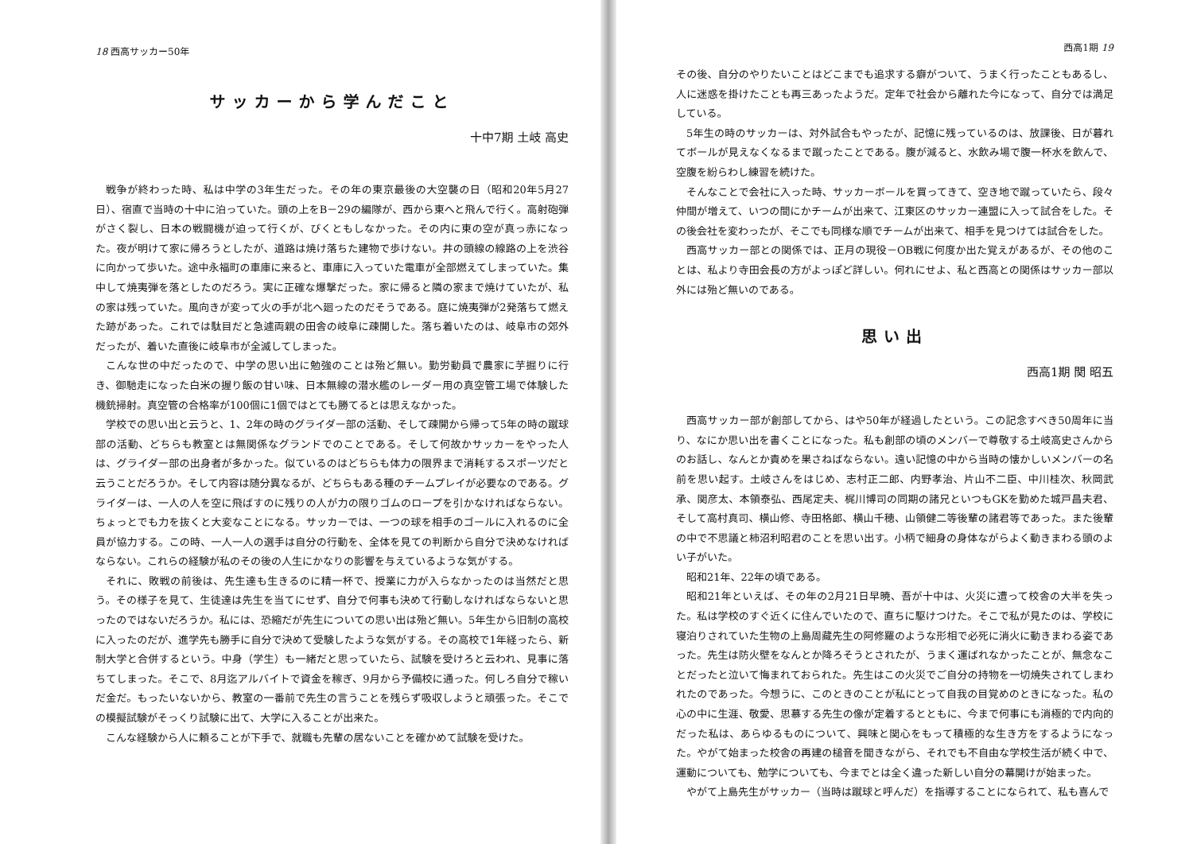18 西高サッカー50年
サッカーから学んだこと
十中7期 土岐 高史
戦争が終わった時、私は中学の3年生だった。その年の東京最後の大空襲の日（昭和20年5月27日）、宿直で当時の十中に泊っていた。頭の上をB－29の編隊が、西から東へと飛んで行く。高射砲弾がさく裂し、日本の戦闘機が迫って行くが、びくともしなかった。その内に東の空が真っ赤になった。夜が明けて家に帰ろうとしたが、道路は焼け落ちた建物で歩けない。井の頭線の線路の上を渋谷に向かって歩いた。途中永福町の車庫に来ると、車庫に入っていた電車が全部燃えてしまっていた。集中して焼夷弾を落としたのだろう。実に正確な爆撃だった。家に帰ると隣の家まで焼けていたが、私の家は残っていた。風向きが変って火の手が北へ廻ったのだそうである。庭に焼夷弾が2発落ちて燃えた跡があった。これでは駄目だと急遽両親の田舎の岐阜に疎開した。落ち着いたのは、岐阜市の郊外だったが、着いた直後に岐阜市が全滅してしまった。
こんな世の中だったので、中学の思い出に勉強のことは殆ど無い。勤労動員で農家に芋掘りに行き、御馳走になった白米の握り飯の甘い味、日本無線の潜水艦のレーダー用の真空管工場で体験した機銃掃射。真空管の合格率が100個に1個ではとても勝てるとは思えなかった。
学校での思い出と云うと、1、2年の時のグライダー部の活動、そして疎開から帰って5年の時の蹴球部の活動、どちらも教室とは無関係なグランドでのことである。そして何故かサッカーをやった人は、グライダー部の出身者が多かった。似ているのはどちらも体力の限界まで消耗するスポーツだと云うことだろうか。そして内容は随分異なるが、どちらもある種のチームプレイが必要なのである。グライダーは、一人の人を空に飛ばすのに残りの人が力の限りゴムのロープを引かなければならない。ちょっとでも力を抜くと大変なことになる。サッカーでは、一つの球を相手のゴールに入れるのに全員が協力する。この時、一人一人の選手は自分の行動を、全体を見ての判断から自分で決めなければならない。これらの経験が私のその後の人生にかなりの影響を与えているような気がする。
それに、敗戦の前後は、先生達も生きるのに精一杯で、授業に力が入らなかったのは当然だと思う。その様子を見て、生徒達は先生を当てにせず、自分で何事も決めて行動しなければならないと思ったのではないだろうか。私には、恐縮だが先生についての思い出は殆ど無い。5年生から旧制の高校に入ったのだが、進学先も勝手に自分で決めて受験したような気がする。その高校で1年経ったら、新制大学と合併するという。中身（学生）も一緒だと思っていたら、試験を受けろと云われ、見事に落ちてしまった。そこで、8月迄アルバイトで資金を稼ぎ、9月から予備校に通った。何しろ自分で稼いだ金だ。もったいないから、教室の一番前で先生の言うことを残らず吸収しようと頑張った。そこでの模擬試験がそっくり試験に出て、大学に入ることが出来た。
こんな経験から人に頼ることが下手で、就職も先輩の居ないことを確かめて試験を受けた。
西高1期 19
その後、自分のやりたいことはどこまでも追求する癖がついて、うまく行ったこともあるし、人に迷惑を掛けたことも再三あったようだ。定年で社会から離れた今になって、自分では満足している。
5年生の時のサッカーは、対外試合もやったが、記憶に残っているのは、放課後、日が暮れてボールが見えなくなるまで蹴ったことである。腹が減ると、水飲み場で腹一杯水を飲んで、空腹を紛らわし練習を続けた。
そんなことで会社に入った時、サッカーボールを買ってきて、空き地で蹴っていたら、段々仲間が増えて、いつの間にかチームが出来て、江東区のサッカー連盟に入って試合をした。その後会社を変わったが、そこでも同様な順でチームが出来て、相手を見つけては試合をした。
西高サッカー部との関係では、正月の現役－OB戦に何度か出た覚えがあるが、その他のことは、私より寺田会長の方がよっぽど詳しい。何れにせよ、私と西高との関係はサッカー部以外には殆ど無いのである。
思い出
西高1期 関 昭五
西高サッカー部が創部してから、はや50年が経過したという。この記念すべき50周年に当り、なにか思い出を書くことになった。私も創部の頃のメンバーで尊敬する土岐高史さんからのお話し、なんとか責めを果さねばならない。遠い記憶の中から当時の懐かしいメンバーの名前を思い起す。土岐さんをはじめ、志村正二郎、内野孝治、片山不二臣、中川桂次、秋岡武承、関彦太、本領泰弘、西尾定夫、梶川博司の同期の諸兄といつもGKを勤めた城戸昌夫君、そして高村真司、横山修、寺田格郎、横山千穂、山領健二等後輩の諸君等であった。また後輩の中で不思議と柿沼利昭君のことを思い出す。小柄で細身の身体ながらよく動きまわる頭のよい子がいた。
昭和21年、22年の頃である。
昭和21年といえば、その年の2月21日早暁、吾が十中は、火災に遭って校舎の大半を失った。私は学校のすぐ近くに住んでいたので、直ちに駆けつけた。そこで私が見たのは、学校に寝泊りされていた生物の上島周藏先生の阿修羅のような形相で必死に消火に動きまわる姿であった。先生は防火壁をなんとか降ろそうとされたが、うまく運ばれなかったことが、無念なことだったと泣いて悔まれておられた。先生はこの火災でご自分の持物を一切焼失されてしまわれたのであった。今想うに、このときのことが私にとって自我の目覚めのときになった。私の心の中に生涯、敬愛、思慕する先生の像が定着するとともに、今まで何事にも消極的で内向的だった私は、あらゆるものについて、興味と関心をもって積極的な生き方をするようになった。やがて始まった校舎の再建の槌音を聞きながら、それでも不自由な学校生活が続く中で、運動についても、勉学についても、今までとは全く違った新しい自分の幕開けが始まった。
やがて上島先生がサッカー（当時は蹴球と呼んだ）を指導することになられて、私も喜んで